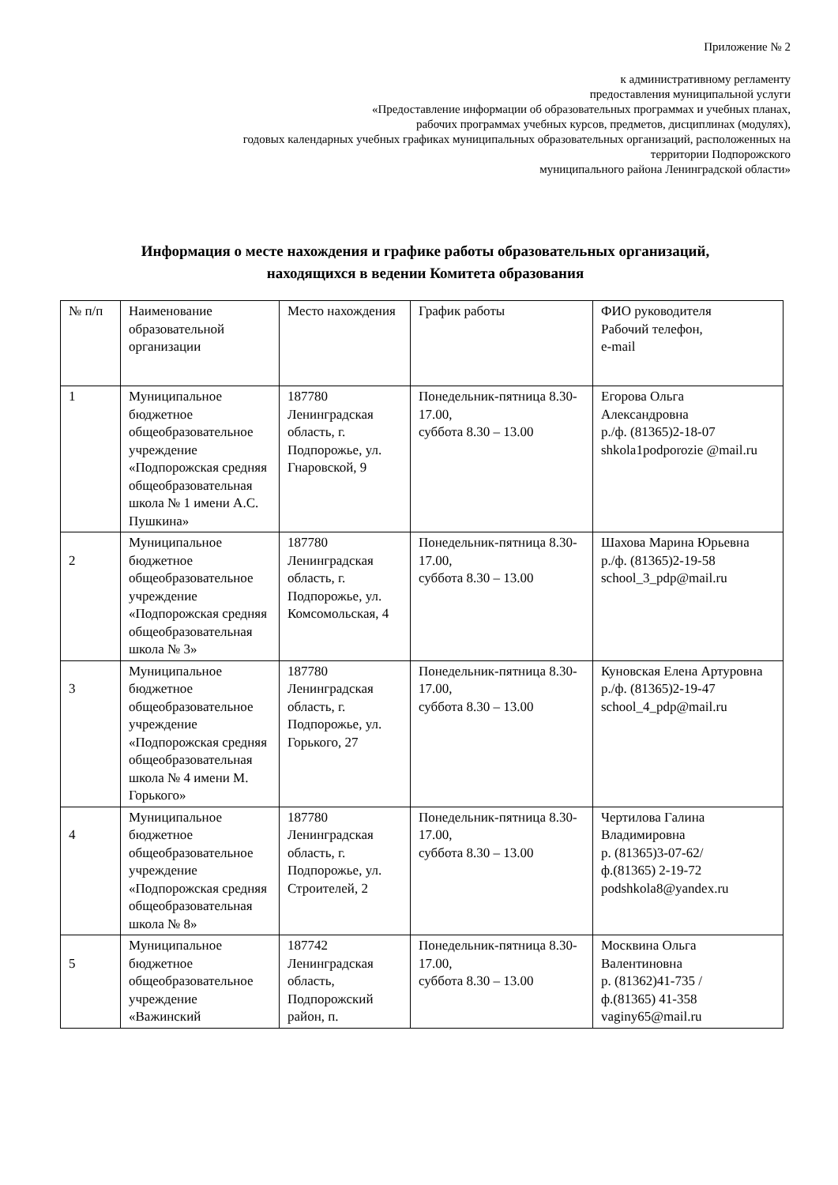Приложение № 2
к административному регламенту
предоставления муниципальной услуги
«Предоставление информации об образовательных программах и учебных планах,
рабочих программах учебных курсов, предметов, дисциплинах (модулях),
годовых календарных учебных графиках муниципальных образовательных организаций, расположенных на
территории Подпорожского
муниципального района Ленинградской области»
Информация о месте нахождения и графике работы образовательных организаций,
находящихся в ведении Комитета образования
| № п/п | Наименование образовательной организации | Место нахождения | График работы | ФИО руководителя Рабочий телефон, e-mail |
| 1 | Муниципальное бюджетное общеобразовательное учреждение «Подпорожская средняя общеобразовательная школа № 1 имени А.С. Пушкина» | 187780 Ленинградская область, г. Подпорожье, ул. Гнаровской, 9 | Понедельник-пятница 8.30-17.00, суббота 8.30 – 13.00 | Егорова Ольга Александровна р./ф. (81365)2-18-07 shkola1podporozie @mail.ru |
| 2 | Муниципальное бюджетное общеобразовательное учреждение «Подпорожская средняя общеобразовательная школа № 3» | 187780 Ленинградская область, г. Подпорожье, ул. Комсомольская, 4 | Понедельник-пятница 8.30-17.00, суббота 8.30 – 13.00 | Шахова Марина Юрьевна р./ф. (81365)2-19-58 school_3_pdp@mail.ru |
| 3 | Муниципальное бюджетное общеобразовательное учреждение «Подпорожская средняя общеобразовательная школа № 4 имени М. Горького» | 187780 Ленинградская область, г. Подпорожье, ул. Горького, 27 | Понедельник-пятница 8.30-17.00, суббота 8.30 – 13.00 | Куновская Елена Артуровна р./ф. (81365)2-19-47 school_4_pdp@mail.ru |
| 4 | Муниципальное бюджетное общеобразовательное учреждение «Подпорожская средняя общеобразовательная школа № 8» | 187780 Ленинградская область, г. Подпорожье, ул. Строителей, 2 | Понедельник-пятница 8.30-17.00, суббота 8.30 – 13.00 | Чертилова Галина Владимировна р. (81365)3-07-62/ ф.(81365) 2-19-72 podshkola8@yandex.ru |
| 5 | Муниципальное бюджетное общеобразовательное учреждение «Важинский | 187742 Ленинградская область, Подпорожский район, п. | Понедельник-пятница 8.30-17.00, суббота 8.30 – 13.00 | Москвина Ольга Валентиновна р. (81362)41-735 / ф.(81365) 41-358 vaginy65@mail.ru |